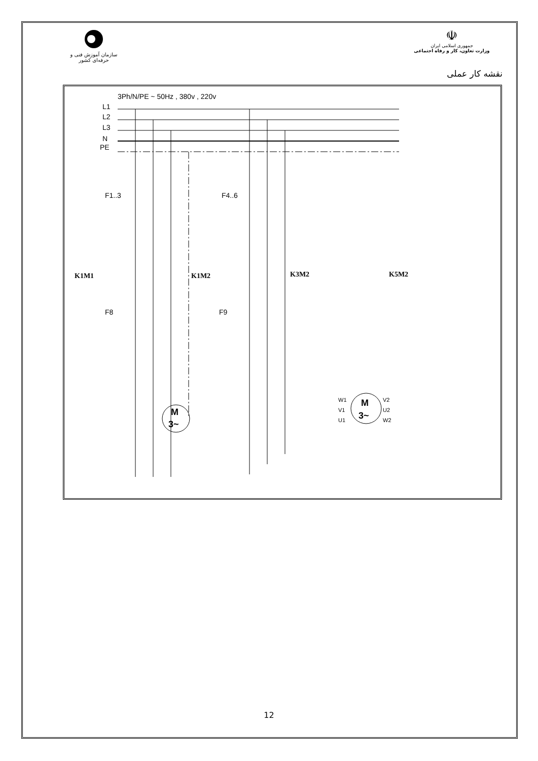سازمان آموزش فنی و حرفه‌ای کشور
☫
جمهوری اسلامی ایران
وزارت تعاون، کار و رفاه اجتماعی
نقشه کار عملی
3Ph/N/PE ~ 50Hz , 380v , 220v
L1
L2
L3
N
PE
F1..3
F4..6
K1M1
K1M2
K3M2
K5M2
F8
F9
M
3~
M
3~
W1
V1
U1
V2
U2
W2
12